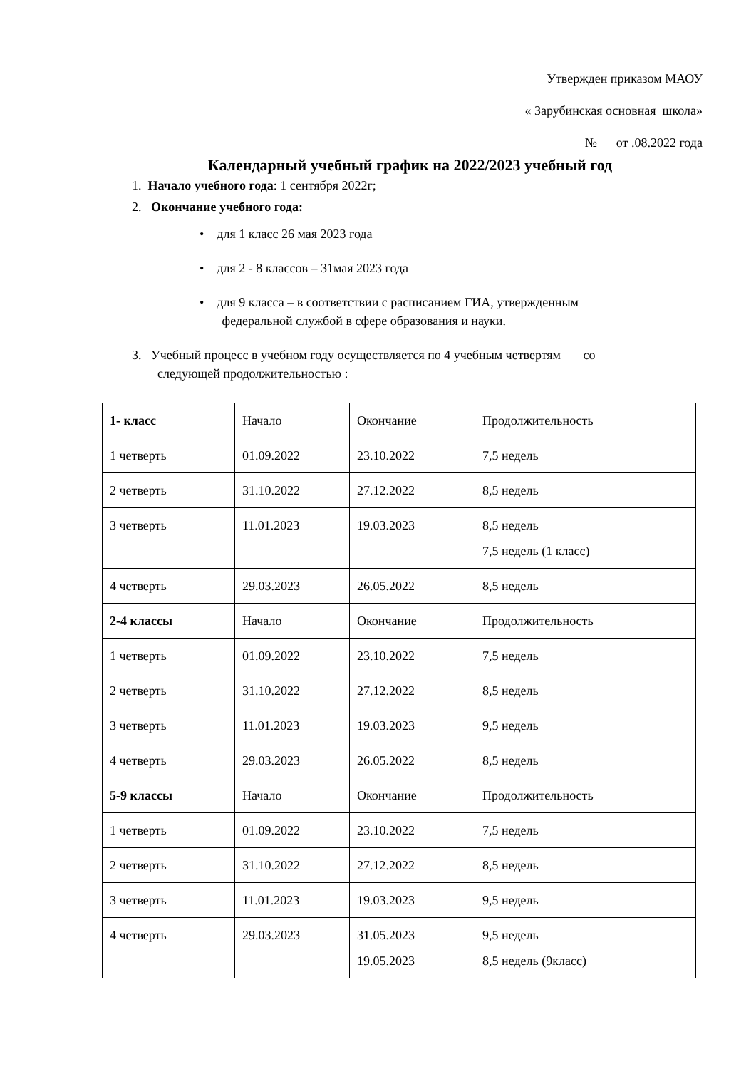Утвержден приказом МАОУ
« Зарубинская основная школа»
№ от .08.2022 года
Календарный учебный график на 2022/2023 учебный год
1. Начало учебного года: 1 сентября 2022г;
2. Окончание учебного года:
• для 1 класс 26 мая 2023 года
• для 2 - 8 классов – 31мая 2023 года
• для 9 класса – в соответствии с расписанием ГИА, утвержденным
федеральной службой в сфере образования и науки.
3. Учебный процесс в учебном году осуществляется по 4 учебным четвертям со
следующей продолжительностью :
| 1- класс | Начало | Окончание | Продолжительность |
| 1 четверть | 01.09.2022 | 23.10.2022 | 7,5 недель |
| 2 четверть | 31.10.2022 | 27.12.2022 | 8,5 недель |
| 3 четверть | 11.01.2023 | 19.03.2023 | 8,5 недель 7,5 недель (1 класс) |
| 4 четверть | 29.03.2023 | 26.05.2022 | 8,5 недель |
| 2-4 классы | Начало | Окончание | Продолжительность |
| 1 четверть | 01.09.2022 | 23.10.2022 | 7,5 недель |
| 2 четверть | 31.10.2022 | 27.12.2022 | 8,5 недель |
| 3 четверть | 11.01.2023 | 19.03.2023 | 9,5 недель |
| 4 четверть | 29.03.2023 | 26.05.2022 | 8,5 недель |
| 5-9 классы | Начало | Окончание | Продолжительность |
| 1 четверть | 01.09.2022 | 23.10.2022 | 7,5 недель |
| 2 четверть | 31.10.2022 | 27.12.2022 | 8,5 недель |
| 3 четверть | 11.01.2023 | 19.03.2023 | 9,5 недель |
| 4 четверть | 29.03.2023 | 31.05.2023 19.05.2023 | 9,5 недель 8,5 недель (9класс) |